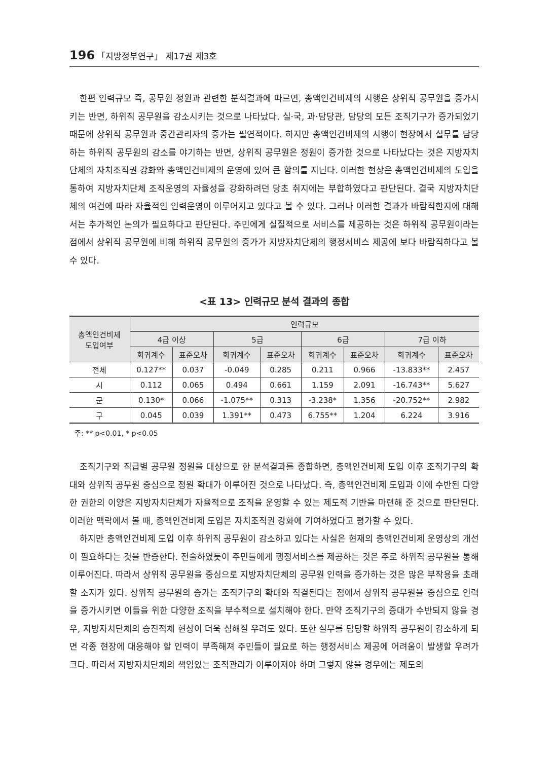196 「지방정부연구」 제17권 제3호
한편 인력규모 즉, 공무원 정원과 관련한 분석결과에 따르면, 총액인건비제의 시행은 상위직 공무원을 증가시키는 반면, 하위직 공무원을 감소시키는 것으로 나타났다. 실·국, 과·담당관, 담당의 모든 조직기구가 증가되었기 때문에 상위직 공무원과 중간관리자의 증가는 필연적이다. 하지만 총액인건비제의 시행이 현장에서 실무를 담당하는 하위직 공무원의 감소를 야기하는 반면, 상위직 공무원은 정원이 증가한 것으로 나타났다는 것은 지방자치단체의 자치조직권 강화와 총액인건비제의 운영에 있어 큰 함의를 지닌다. 이러한 현상은 총액인건비제의 도입을 통하여 지방자치단체 조직운영의 자율성을 강화하려던 당초 취지에는 부합하였다고 판단된다. 결국 지방자치단체의 여건에 따라 자율적인 인력운영이 이루어지고 있다고 볼 수 있다. 그러나 이러한 결과가 바람직한지에 대해서는 추가적인 논의가 필요하다고 판단된다. 주민에게 실질적으로 서비스를 제공하는 것은 하위직 공무원이라는 점에서 상위직 공무원에 비해 하위직 공무원의 증가가 지방자치단체의 행정서비스 제공에 보다 바람직하다고 볼 수 있다.
<표 13> 인력규모 분석 결과의 종합
| 총액인건비제 도입여부 | 인력규모 | | | | | | | |
| --- | --- | --- | --- | --- | --- | --- | --- | --- |
| | 4급 이상 | | 5급 | | 6급 | | 7급 이하 | |
| | 회귀계수 | 표준오차 | 회귀계수 | 표준오차 | 회귀계수 | 표준오차 | 회귀계수 | 표준오차 |
| 전체 | 0.127** | 0.037 | -0.049 | 0.285 | 0.211 | 0.966 | -13.833** | 2.457 |
| 시 | 0.112 | 0.065 | 0.494 | 0.661 | 1.159 | 2.091 | -16.743** | 5.627 |
| 군 | 0.130* | 0.066 | -1.075** | 0.313 | -3.238* | 1.356 | -20.752** | 2.982 |
| 구 | 0.045 | 0.039 | 1.391** | 0.473 | 6.755** | 1.204 | 6.224 | 3.916 |
주: ** p<0.01, * p<0.05
조직기구와 직급별 공무원 정원을 대상으로 한 분석결과를 종합하면, 총액인건비제 도입 이후 조직기구의 확대와 상위직 공무원 중심으로 정원 확대가 이루어진 것으로 나타났다. 즉, 총액인건비제 도입과 이에 수반된 다양한 권한의 이양은 지방자치단체가 자율적으로 조직을 운영할 수 있는 제도적 기반을 마련해 준 것으로 판단된다. 이러한 맥락에서 볼 때, 총액인건비제 도입은 자치조직권 강화에 기여하였다고 평가할 수 있다.
하지만 총액인건비제 도입 이후 하위직 공무원이 감소하고 있다는 사실은 현재의 총액인건비제 운영상의 개선이 필요하다는 것을 반증한다. 전술하였듯이 주민들에게 행정서비스를 제공하는 것은 주로 하위직 공무원을 통해 이루어진다. 따라서 상위직 공무원을 중심으로 지방자치단체의 공무원 인력을 증가하는 것은 많은 부작용을 초래할 소지가 있다. 상위직 공무원의 증가는 조직기구의 확대와 직결된다는 점에서 상위직 공무원을 중심으로 인력을 증가시키면 이들을 위한 다양한 조직을 부수적으로 설치해야 한다. 만약 조직기구의 증대가 수반되지 않을 경우, 지방자치단체의 승진적체 현상이 더욱 심해질 우려도 있다. 또한 실무를 담당할 하위직 공무원이 감소하게 되면 각종 현장에 대응해야 할 인력이 부족해져 주민들이 필요로 하는 행정서비스 제공에 어려움이 발생할 우려가 크다. 따라서 지방자치단체의 책임있는 조직관리가 이루어져야 하며 그렇지 않을 경우에는 제도의